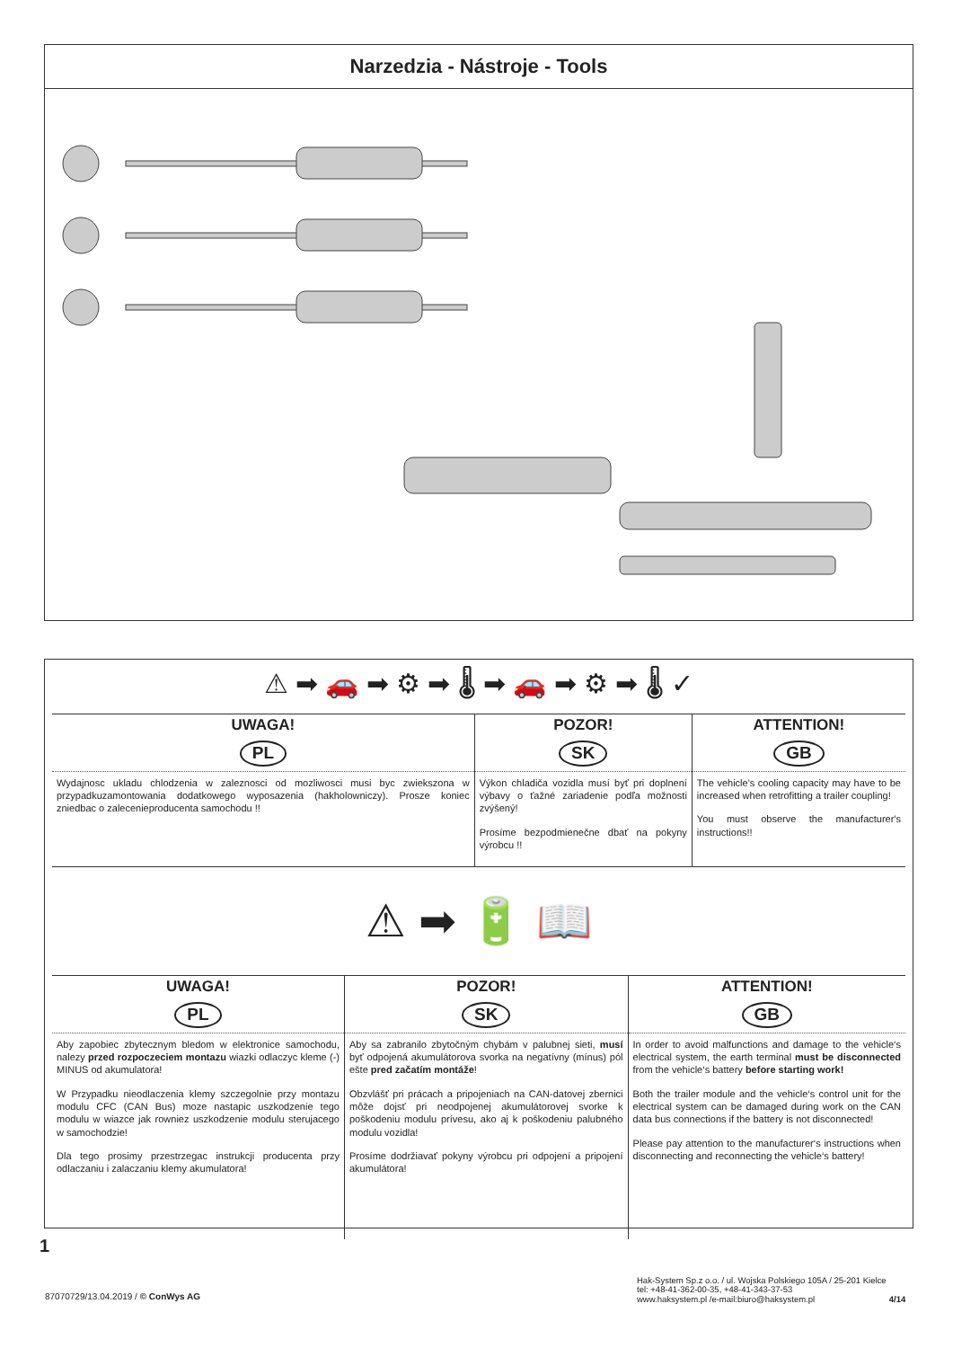Narzedzia - Nástroje - Tools
⚠ ➡ 🚗 ➡ ⚙ ➡ 🌡 ➡ 🚗 ➡ ⚙ ➡ 🌡 ✓
| UWAGA! | POZOR! | ATTENTION! |
| --- | --- | --- |
| PL | SK | GB |
| Wydajnosc ukladu chlodzenia w zaleznosci od mozliwosci musi byc zwiekszona w przypadkuzamon­towania dodatkowego wyposazenia (hakholowniczy). Prosze koniec zniedbac o zalecenieproducenta samochodu !! | Výkon chladiča vozidla musí byť pri doplnení výbavy o ťažné zariadenie podľa možnosti zvýšený! Prosíme bezpodmienečne dbať na pokyny výrobcu !! | The vehicle's cooling capacity may have to be increased when retrofitting a trailer coupling! You must observe the manufacturer's instructions!! |
⚠ ➡ 🔋 📖
| UWAGA! | POZOR! | ATTENTION! |
| --- | --- | --- |
| PL | SK | GB |
| Aby zapobiec zbytecznym bledom w elektronice samochodu, nalezy przed rozpoczeciem montazu wiazki odlaczyc kleme (-) MINUS od akumulatora! W Przypadku nieodlaczenia klemy szczegolnie przy montazu modulu CFC (CAN Bus) moze nastapic uszkodzenie tego modulu w wiazce jak rowniez uszkodzenie modulu sterujacego w samochodzie! Dla tego prosimy przestrzegac instrukcji producenta przy odlaczaniu i zalaczaniu klemy akumulatora! | Aby sa zabranilo zbytočným chybám v palubnej sieti, musí byť odpojená akumulátorova svorka na negatív­ny (mínus) pól ešte pred začatím montáže ! Obzvlášť pri prácach a pripojeniach na CAN-datovej zbernici môže dojsť pri neodpojenej akumulátorovej svorke k poškodeniu modulu prívesu, ako aj k poškodeniu palubného modulu vozidla! Prosíme dodržiavať pokyny výrobcu pri odpojení a pripojení akumulátora! | In order to avoid malfunctions and damage to the vehicle‘s electrical system, the earth terminal must be disconnected from the vehicle‘s battery before starting work! Both the trailer module and the vehicle‘s control unit for the electrical system can be damaged during work on the CAN data bus connections if the battery is not disconnected! Please pay attention to the manufacturer‘s instructions when disconnecting and reconnecting the vehicle‘s battery! |
1
87070729/13.04.2019 / © ConWys AG
Hak-System Sp.z o.o. / ul. Wojska Polskiego 105A / 25-201 Kielce
tel: +48-41-362-00-35, +48-41-343-37-53
www.haksystem.pl /e-mail:biuro@haksystem.pl 4/14